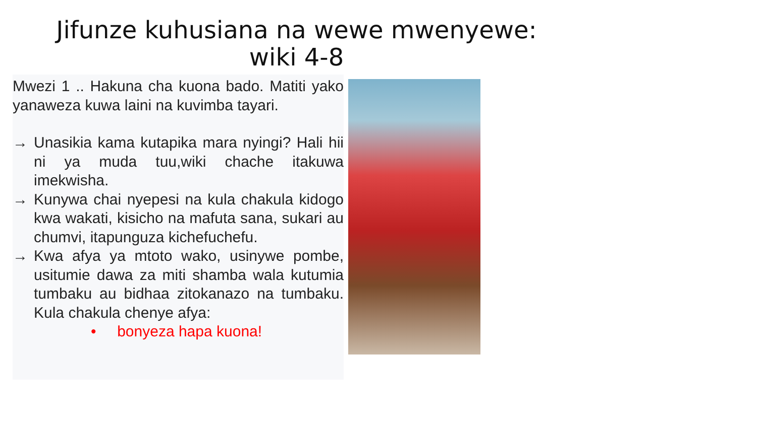Jifunze kuhusiana na wewe mwenyewe:
wiki 4-8
Mwezi 1 .. Hakuna cha kuona bado. Matiti yako yanaweza kuwa laini na kuvimba tayari.
→ Unasikia kama kutapika mara nyingi? Hali hii ni ya muda tuu,wiki chache itakuwa imekwisha.
→ Kunywa chai nyepesi na kula chakula kidogo kwa wakati, kisicho na mafuta sana, sukari au chumvi, itapunguza kichefuchefu.
→ Kwa afya ya mtoto wako, usinywe pombe, usitumie dawa za miti shamba wala kutumia tumbaku au bidhaa zitokanazo na tumbaku. Kula chakula chenye afya:
• bonyeza hapa kuona!